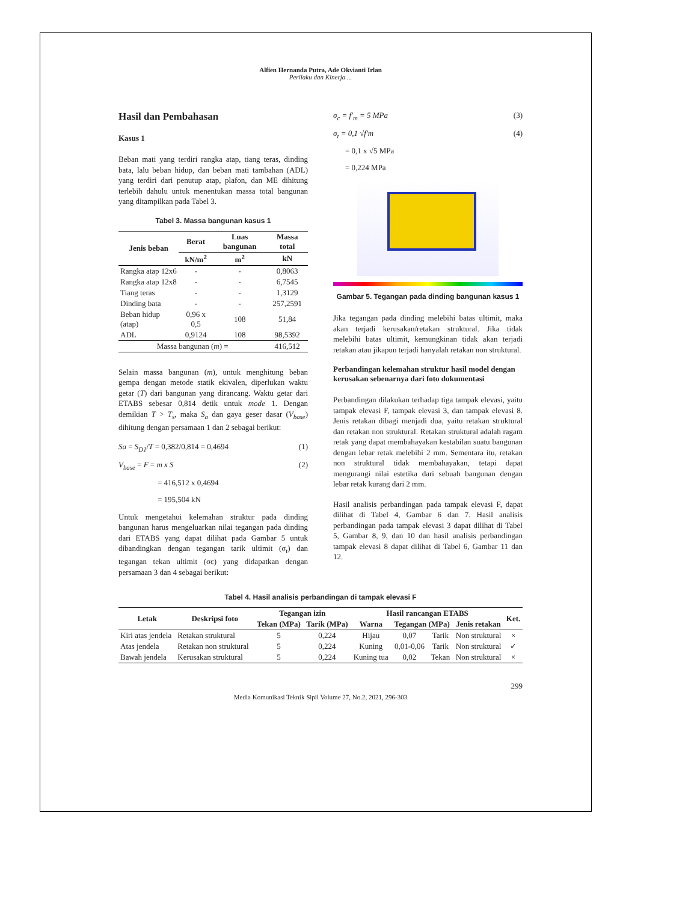Alfien Hernanda Putra, Ade Okvianti Irlan
Perilaku dan Kinerja ...
Hasil dan Pembahasan
Kasus 1
Beban mati yang terdiri rangka atap, tiang teras, dinding bata, lalu beban hidup, dan beban mati tambahan (ADL) yang terdiri dari penutup atap, plafon, dan ME dihitung terlebih dahulu untuk menentukan massa total bangunan yang ditampilkan pada Tabel 3.
Tabel 3. Massa bangunan kasus 1
| Jenis beban | Berat | Luas bangunan | Massa total |
| --- | --- | --- | --- |
| | kN/m<sup>2</sup> | m<sup>2</sup> | kN |
| Rangka atap 12x6 | - | - | 0,8063 |
| Rangka atap 12x8 | - | - | 6,7545 |
| Tiang teras | - | - | 1,3129 |
| Dinding bata | - | - | 257,2591 |
| Beban hidup (atap) | 0,96 x 0,5 | 108 | 51,84 |
| ADL | 0,9124 | 108 | 98,5392 |
| Massa bangunan ( m ) = | | | 416,512 |
Selain massa bangunan (m), untuk menghitung beban gempa dengan metode statik ekivalen, diperlukan waktu getar (T) dari bangunan yang dirancang. Waktu getar dari ETABS sebesar 0,814 detik untuk mode 1. Dengan demikian T > T<sub>s</sub>, maka S<sub>a</sub> dan gaya geser dasar (V<sub>base</sub>) dihitung dengan persamaan 1 dan 2 sebagai berikut:
Sa = S<sub>D1</sub>/T = 0,382/0,814 = 0,4694 (1)
V<sub>base</sub> = F = m x S (2)
= 416,512 x 0,4694
= 195,504 kN
Untuk mengetahui kelemahan struktur pada dinding bangunan harus mengeluarkan nilai tegangan pada dinding dari ETABS yang dapat dilihat pada Gambar 5 untuk dibandingkan dengan tegangan tarik ultimit (σ<sub>t</sub>) dan tegangan tekan ultimit (σc) yang didapatkan dengan persamaan 3 dan 4 sebagai berikut:
σ<sub>c</sub> = f'<sub>m</sub> = 5 MPa (3)
σ<sub>t</sub> = 0,1 √f'm (4)
= 0,1 x √5 MPa
= 0,224 MPa
Gambar 5. Tegangan pada dinding bangunan kasus 1
Jika tegangan pada dinding melebihi batas ultimit, maka akan terjadi kerusakan/retakan struktural. Jika tidak melebihi batas ultimit, kemungkinan tidak akan terjadi retakan atau jikapun terjadi hanyalah retakan non struktural.
Perbandingan kelemahan struktur hasil model dengan kerusakan sebenarnya dari foto dokumentasi
Perbandingan dilakukan terhadap tiga tampak elevasi, yaitu tampak elevasi F, tampak elevasi 3, dan tampak elevasi 8. Jenis retakan dibagi menjadi dua, yaitu retakan struktural dan retakan non struktural. Retakan struktural adalah ragam retak yang dapat membahayakan kestabilan suatu bangunan dengan lebar retak melebihi 2 mm. Sementara itu, retakan non struktural tidak membahayakan, tetapi dapat mengurangi nilai estetika dari sebuah bangunan dengan lebar retak kurang dari 2 mm.
Hasil analisis perbandingan pada tampak elevasi F, dapat dilihat di Tabel 4, Gambar 6 dan 7. Hasil analisis perbandingan pada tampak elevasi 3 dapat dilihat di Tabel 5, Gambar 8, 9, dan 10 dan hasil analisis perbandingan tampak elevasi 8 dapat dilihat di Tabel 6, Gambar 11 dan 12.
Tabel 4. Hasil analisis perbandingan di tampak elevasi F
| Letak | Deskripsi foto | Tegangan izin | | Hasil rancangan ETABS | | | | Ket. |
| --- | --- | --- | --- | --- | --- | --- | --- | --- |
| | | Tekan (MPa) | Tarik (MPa) | Warna | Tegangan (MPa) | | Jenis retakan | |
| Kiri atas jendela | Retakan struktural | 5 | 0,224 | Hijau | 0,07 | Tarik | Non struktural | × |
| Atas jendela | Retakan non struktural | 5 | 0,224 | Kuning | 0,01-0,06 | Tarik | Non struktural | ✓ |
| Bawah jendela | Kerusakan struktural | 5 | 0,224 | Kuning tua | 0,02 | Tekan | Non struktural | × |
299
Media Komunikasi Teknik Sipil Volume 27, No.2, 2021, 296-303